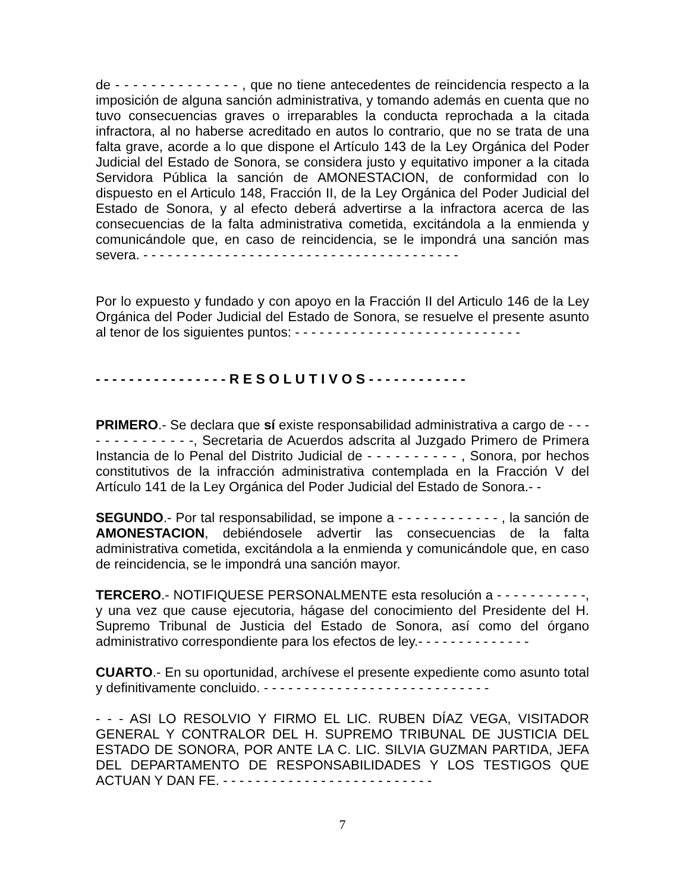de - - - - - - - - - - - - - - , que no tiene antecedentes de reincidencia respecto a la imposición de alguna sanción administrativa, y tomando además en cuenta que no tuvo consecuencias graves o irreparables la conducta reprochada a la citada infractora, al no haberse acreditado en autos lo contrario, que no se trata de una falta grave, acorde a lo que dispone el Artículo 143 de la Ley Orgánica del Poder Judicial del Estado de Sonora, se considera justo y equitativo imponer a la citada Servidora Pública la sanción de AMONESTACION, de conformidad con lo dispuesto en el Articulo 148, Fracción II, de la Ley Orgánica del Poder Judicial del Estado de Sonora, y al efecto deberá advertirse a la infractora acerca de las consecuencias de la falta administrativa cometida, excitándola a la enmienda y comunicándole que, en caso de reincidencia, se le impondrá una sanción mas severa. - - - - - - - - - - - - - - - - - - - - - - - - - - - - - - - - - - - - - - -
Por lo expuesto y fundado y con apoyo en la Fracción II del Articulo 146 de la Ley Orgánica del Poder Judicial del Estado de Sonora, se resuelve el presente asunto al tenor de los siguientes puntos: - - - - - - - - - - - - - - - - - - - - - - - - - - - -
- - - - - - - - - - - - - - - - R E S O L U T I V O S - - - - - - - - - - - -
PRIMERO.- Se declara que sí existe responsabilidad administrativa a cargo de - - - - - - - - - - - - - -, Secretaria de Acuerdos adscrita al Juzgado Primero de Primera Instancia de lo Penal del Distrito Judicial de - - - - - - - - - - , Sonora, por hechos constitutivos de la infracción administrativa contemplada en la Fracción V del Artículo 141 de la Ley Orgánica del Poder Judicial del Estado de Sonora.- -
SEGUNDO.- Por tal responsabilidad, se impone a - - - - - - - - - - - - , la sanción de AMONESTACION, debiéndosele advertir las consecuencias de la falta administrativa cometida, excitándola a la enmienda y comunicándole que, en caso de reincidencia, se le impondrá una sanción mayor.
TERCERO.- NOTIFIQUESE PERSONALMENTE esta resolución a - - - - - - - - - - -, y una vez que cause ejecutoria, hágase del conocimiento del Presidente del H. Supremo Tribunal de Justicia del Estado de Sonora, así como del órgano administrativo correspondiente para los efectos de ley.- - - - - - - - - - - - - -
CUARTO.- En su oportunidad, archívese el presente expediente como asunto total y definitivamente concluido. - - - - - - - - - - - - - - - - - - - - - - - - - - - -
- - - ASI LO RESOLVIO Y FIRMO EL LIC. RUBEN DÍAZ VEGA, VISITADOR GENERAL Y CONTRALOR DEL H. SUPREMO TRIBUNAL DE JUSTICIA DEL ESTADO DE SONORA, POR ANTE LA C. LIC. SILVIA GUZMAN PARTIDA, JEFA DEL DEPARTAMENTO DE RESPONSABILIDADES Y LOS TESTIGOS QUE ACTUAN Y DAN FE. - - - - - - - - - - - - - - - - - - - - - - - - - -
7